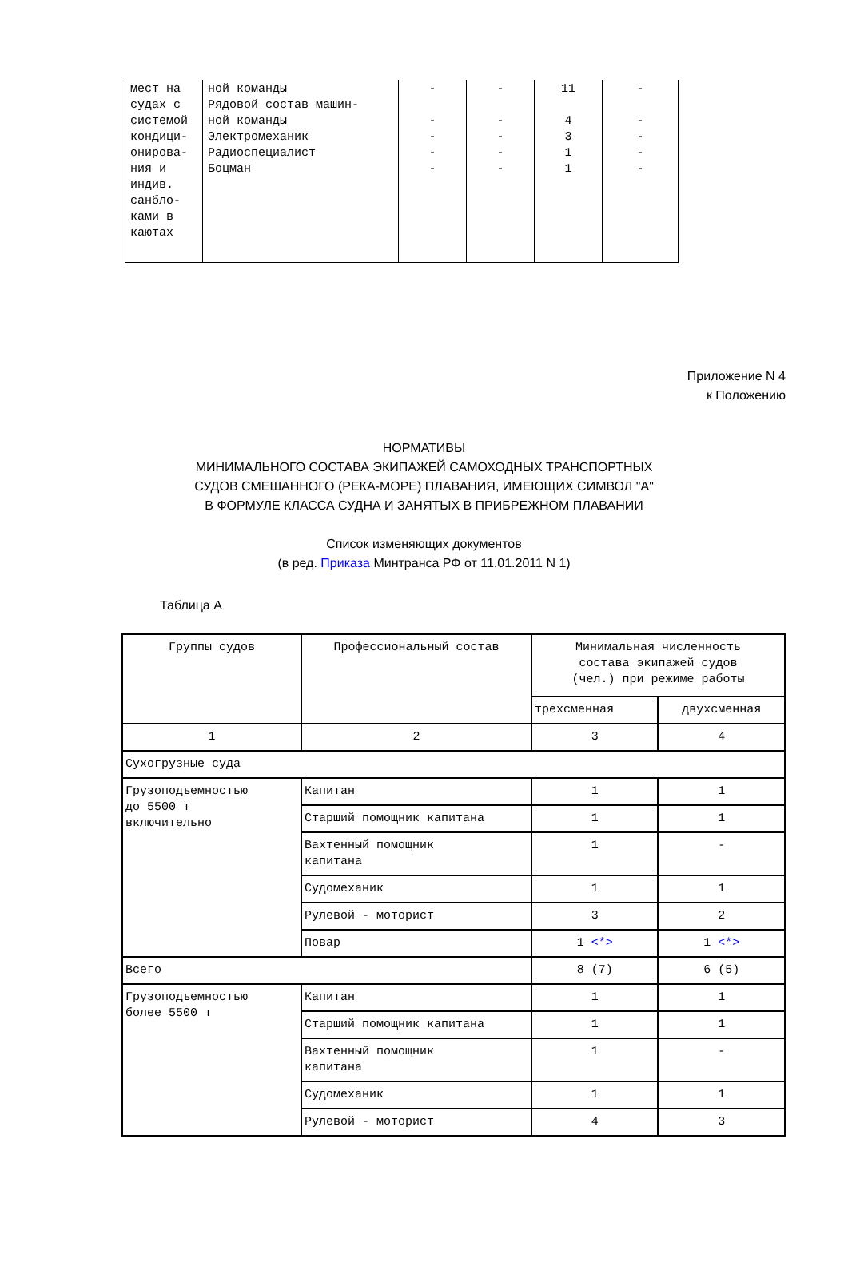| мест на судах с системой кондици- онирова- ния и индив. санбло- ками в каютах | ной команды Рядовой состав машин- ной команды Электромеханик Радиоспециалист Боцман | - - - - - | - - - - - | 11 4 3 1 1 | - - - - - |
Приложение N 4
к Положению
НОРМАТИВЫ
МИНИМАЛЬНОГО СОСТАВА ЭКИПАЖЕЙ САМОХОДНЫХ ТРАНСПОРТНЫХ
СУДОВ СМЕШАННОГО (РЕКА-МОРЕ) ПЛАВАНИЯ, ИМЕЮЩИХ СИМВОЛ "А"
В ФОРМУЛЕ КЛАССА СУДНА И ЗАНЯТЫХ В ПРИБРЕЖНОМ ПЛАВАНИИ
Список изменяющих документов
(в ред. Приказа Минтранса РФ от 11.01.2011 N 1)
Таблица А
| Группы судов | Профессиональный состав | Минимальная численность состава экипажей судов (чел.) при режиме работы | |
| | | трехсменная | двухсменная |
| 1 | 2 | 3 | 4 |
| Сухогрузные суда | | | |
| Грузоподъемностью до 5500 т включительно | Капитан | 1 | 1 |
| | Старший помощник капитана | 1 | 1 |
| | Вахтенный помощник капитана | 1 | - |
| | Судомеханик | 1 | 1 |
| | Рулевой - моторист | 3 | 2 |
| | Повар | 1 <*> | 1 <*> |
| Всего | | 8 (7) | 6 (5) |
| Грузоподъемностью более 5500 т | Капитан | 1 | 1 |
| | Старший помощник капитана | 1 | 1 |
| | Вахтенный помощник капитана | 1 | - |
| | Судомеханик | 1 | 1 |
| | Рулевой - моторист | 4 | 3 |